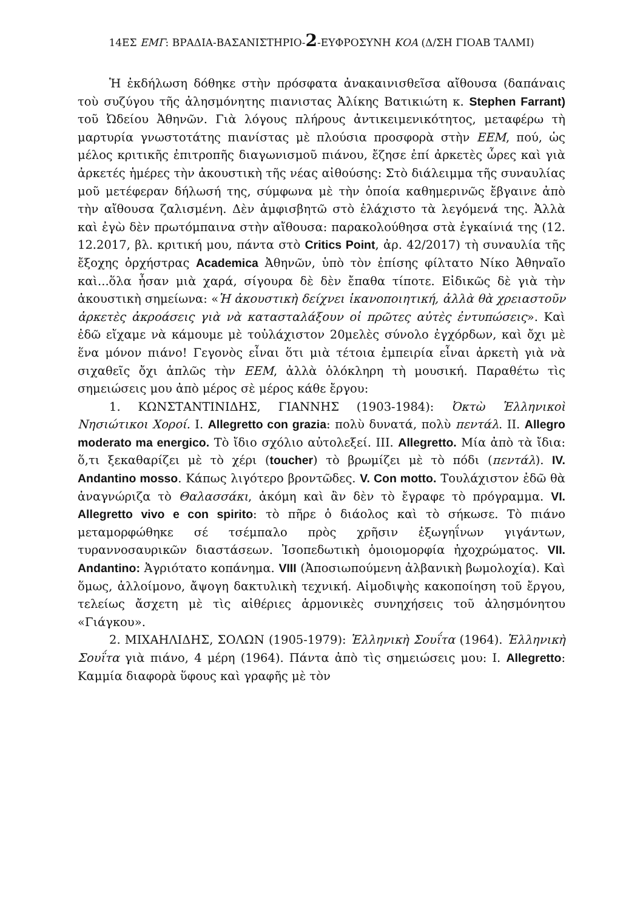14ΕΣ ΕΜΓ: ΒΡΑΔΙΑ-ΒΑΣΑΝΙΣΤΗΡΙΟ-2-ΕΥΦΡΟΣΥΝΗ ΚΟΑ (Δ/ΣΗ ΓΙΟΑΒ ΤΑΛΜΙ)
Ἡ ἐκδήλωση δόθηκε στὴν πρόσφατα ἀνακαινισθεῖσα αἴθουσα (δαπάναις τοὺ συζύγου τῆς ἀλησμόνητης πιανιστας Ἀλίκης Βατικιώτη κ. Stephen Farrant) τοῦ Ὠδείου Ἀθηνῶν. Γιὰ λόγους πλήρους ἀντικειμενικότητος, μεταφέρω τὴ μαρτυρία γνωστοτάτης πιανίστας μὲ πλούσια προσφορὰ στὴν ΕΕΜ, πού, ὡς μέλος κριτικῆς ἐπιτροπῆς διαγωνισμοῦ πιάνου, ἔζησε ἐπί ἀρκετὲς ὧρες καὶ γιὰ ἀρκετές ἡμέρες τὴν ἀκουστικὴ τῆς νέας αἰθούσης: Στὸ διάλειμμα τῆς συναυλίας μοῦ μετέφεραν δήλωσή της, σύμφωνα μὲ τὴν ὁποία καθημερινῶς ἔβγαινε ἀπὸ τὴν αἴθουσα ζαλισμένη. Δὲν ἀμφισβητῶ στὸ ἐλάχιστο τὰ λεγόμενά της. Ἀλλὰ καὶ ἐγὼ δὲν πρωτόμπαινα στὴν αἴθουσα: παρακολούθησα στὰ ἐγκαίνιά της (12. 12.2017, βλ. κριτική μου, πάντα στὸ Critics Point, ἀρ. 42/2017) τὴ συναυλία τῆς ἔξοχης ὀρχήστρας Academica Ἀθηνῶν, ὑπὸ τὸν ἐπίσης φίλτατο Νίκο Ἀθηναῖο καὶ...ὅλα ἦσαν μιὰ χαρά, σίγουρα δὲ δὲν ἔπαθα τίποτε. Εἰδικῶς δὲ γιὰ τὴν ἀκουστικὴ σημείωνα: «Ἡ ἀκουστικὴ δείχνει ἱκανοποιητική, ἀλλὰ θὰ χρειαστοῦν ἀρκετὲς ἀκροάσεις γιὰ νὰ κατασταλάξουν οἱ πρῶτες αὐτὲς ἐντυπώσεις». Καὶ ἐδῶ εἴχαμε νὰ κάμουμε μὲ τοὐλάχιστον 20μελὲς σύνολο ἐγχόρδων, καὶ ὄχι μὲ ἕνα μόνον πιάνο! Γεγονὸς εἶναι ὅτι μιὰ τέτοια ἐμπειρία εἶναι ἀρκετὴ γιὰ νὰ σιχαθεῖς ὄχι ἁπλῶς τὴν ΕΕΜ, ἀλλὰ ὁλόκληρη τὴ μουσική. Παραθέτω τὶς σημειώσεις μου ἀπὸ μέρος σὲ μέρος κάθε ἔργου:
1. ΚΩΝΣΤΑΝΤΙΝΙΔΗΣ, ΓΙΑΝΝΗΣ (1903-1984): Ὀκτὼ Ἑλληνικοὶ Νησιώτικοι Χοροί. Ι. Allegretto con grazia: πολὺ δυνατά, πολὺ πεντάλ. ΙΙ. Allegro moderato ma energico. Τὸ ἴδιο σχόλιο αὐτολεξεί. ΙΙΙ. Allegretto. Μία ἀπὸ τὰ ἴδια: ὅ,τι ξεκαθαρίζει μὲ τὸ χέρι (toucher) τὸ βρωμίζει μὲ τὸ πόδι (πεντάλ). IV. Andantino mosso. Κάπως λιγότερο βροντῶδες. V. Con motto. Τουλάχιστον ἐδῶ θὰ ἀναγνώριζα τὸ Θαλασσάκι, ἀκόμη καὶ ἂν δὲν τὸ ἔγραφε τὸ πρόγραμμα. VI. Allegretto vivo e con spirito: τὸ πῆρε ὁ διάολος καὶ τὸ σήκωσε. Τὸ πιάνο μεταμορφώθηκε σέ τσέμπαλο πρὸς χρῆσιν ἐξωγηΐνων γιγάντων, τυραννοσαυρικῶν διαστάσεων. Ἰσοπεδωτικὴ ὁμοιομορφία ἠχοχρώματος. VII. Andantino: Ἀγριότατο κοπάνημα. VIII (Ἀποσιωπούμενη ἀλβανικὴ βωμολοχία). Καὶ ὅμως, ἀλλοίμονο, ἄψογη δακτυλικὴ τεχνική. Αἱμοδιψὴς κακοποίηση τοῦ ἔργου, τελείως ἄσχετη μὲ τὶς αἰθέριες ἁρμονικὲς συνηχήσεις τοῦ ἀλησμόνητου «Γιάγκου».
2. ΜΙΧΑΗΛΙΔΗΣ, ΣΟΛΩΝ (1905-1979): Ἑλληνικὴ Σουΐτα (1964). Ἑλληνικὴ Σουΐτα γιὰ πιάνο, 4 μέρη (1964). Πάντα ἀπὸ τὶς σημειώσεις μου: Ι. Allegretto: Καμμία διαφορὰ ὕφους καὶ γραφῆς μὲ τὸν